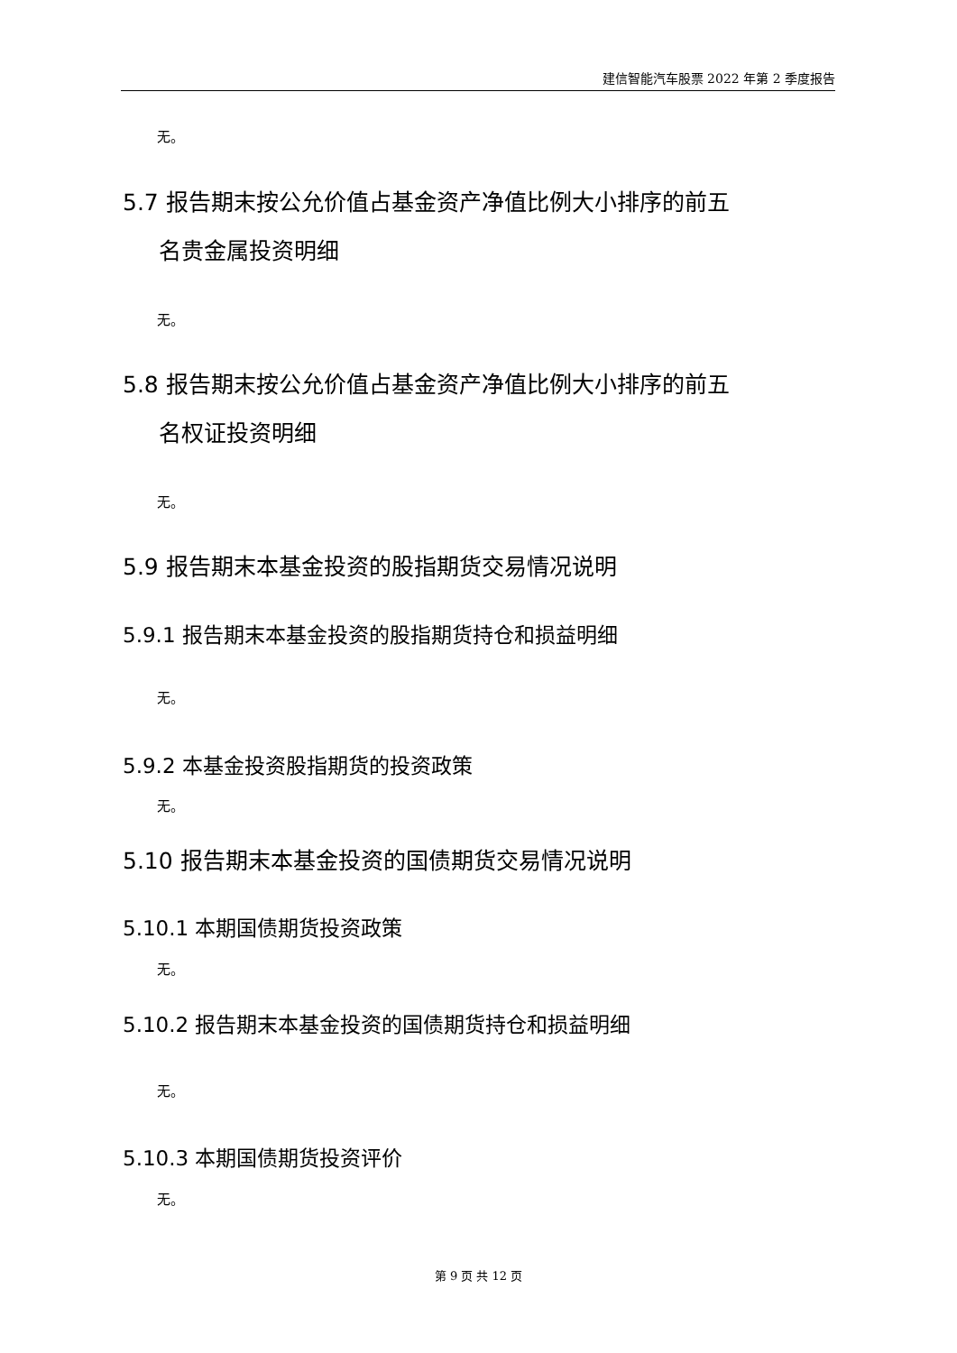建信智能汽车股票 2022 年第 2 季度报告
无。
5.7 报告期末按公允价值占基金资产净值比例大小排序的前五
名贵金属投资明细
无。
5.8 报告期末按公允价值占基金资产净值比例大小排序的前五
名权证投资明细
无。
5.9 报告期末本基金投资的股指期货交易情况说明
5.9.1 报告期末本基金投资的股指期货持仓和损益明细
无。
5.9.2 本基金投资股指期货的投资政策
无。
5.10 报告期末本基金投资的国债期货交易情况说明
5.10.1 本期国债期货投资政策
无。
5.10.2 报告期末本基金投资的国债期货持仓和损益明细
无。
5.10.3 本期国债期货投资评价
无。
第 9 页 共 12 页